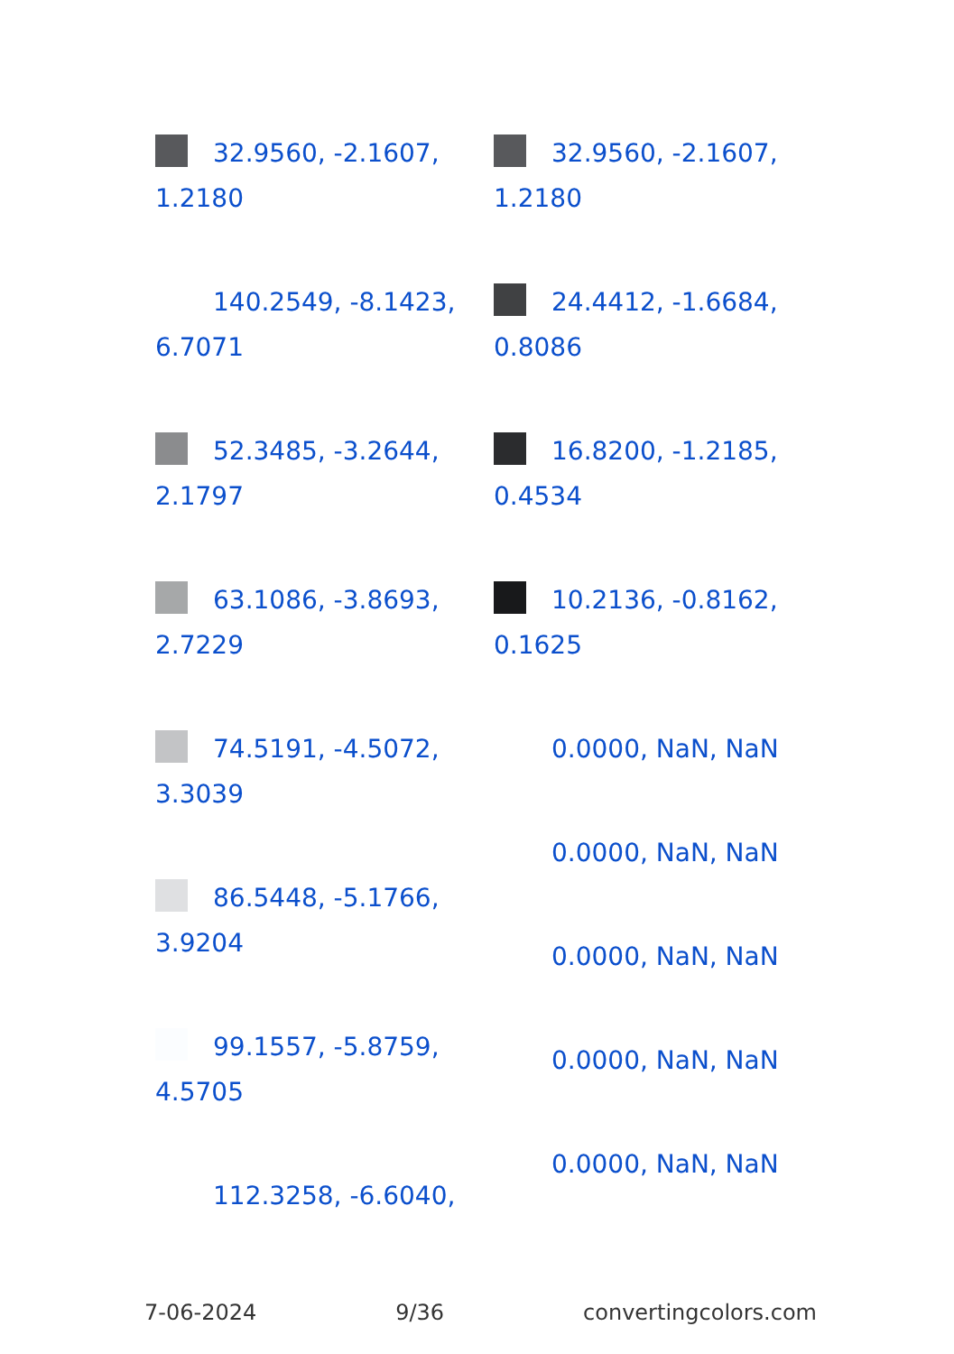32.9560, -2.1607, 1.2180
140.2549, -8.1423, 6.7071
52.3485, -3.2644, 2.1797
63.1086, -3.8693, 2.7229
74.5191, -4.5072, 3.3039
86.5448, -5.1766, 3.9204
99.1557, -5.8759, 4.5705
112.3258, -6.6040,
32.9560, -2.1607, 1.2180
24.4412, -1.6684, 0.8086
16.8200, -1.2185, 0.4534
10.2136, -0.8162, 0.1625
0.0000, NaN, NaN
0.0000, NaN, NaN
0.0000, NaN, NaN
0.0000, NaN, NaN
0.0000, NaN, NaN
7-06-2024 9/36 convertingcolors.com